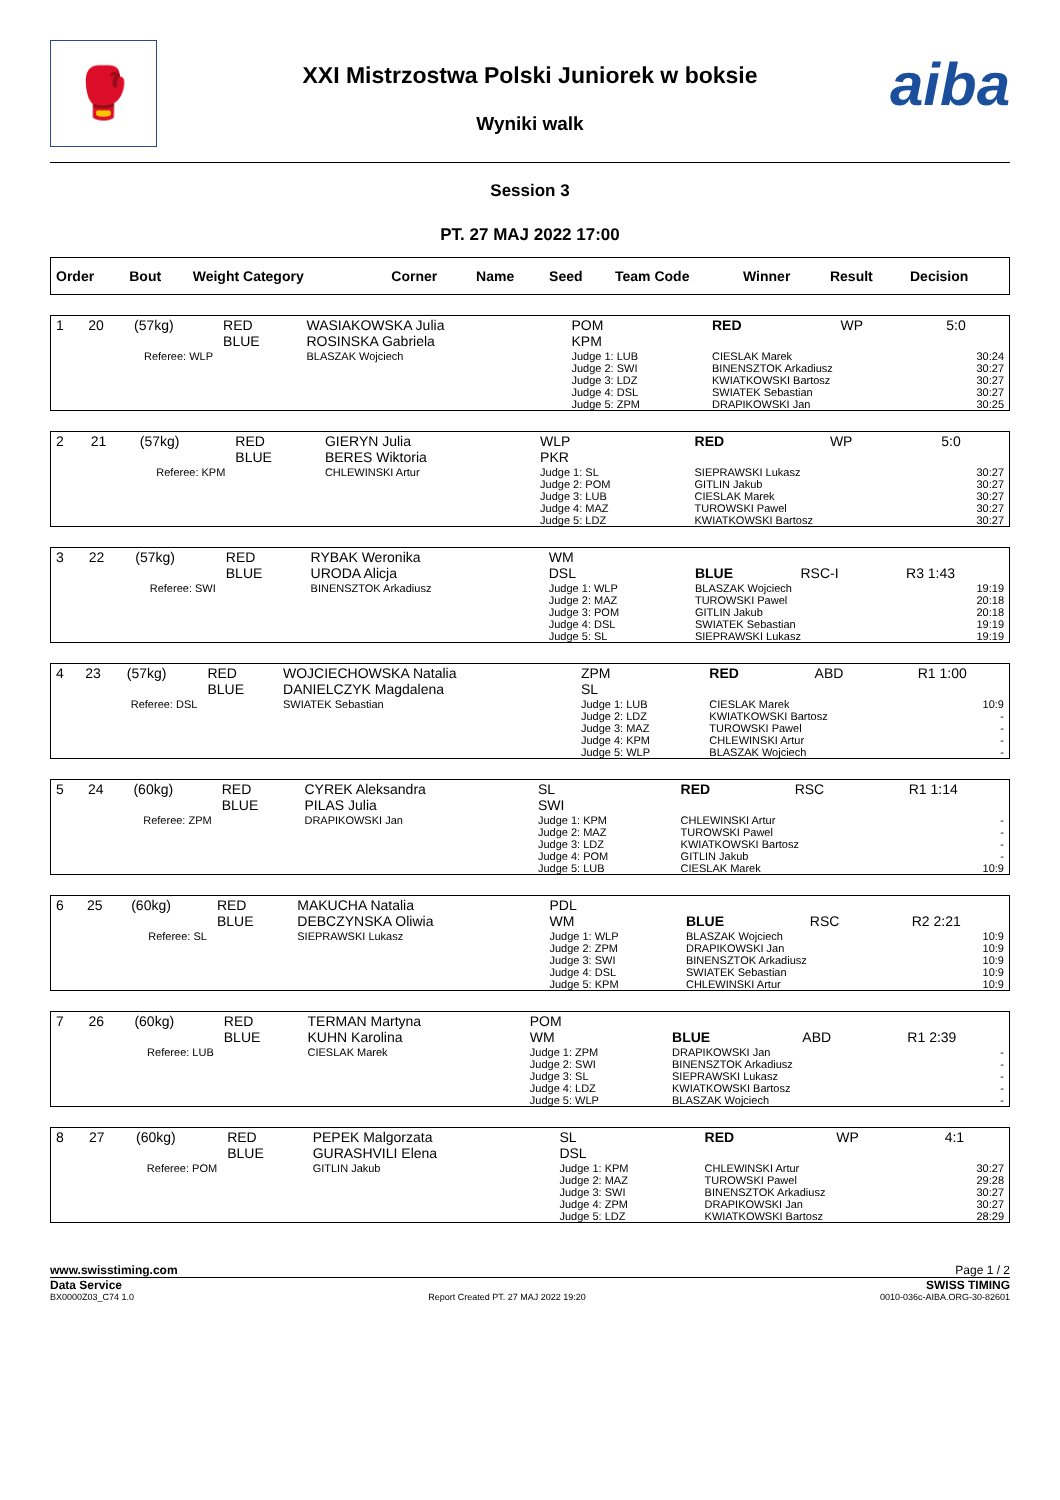🥊 aiba
XXI Mistrzostwa Polski Juniorek w boksie
Wyniki walk
Session 3
PT. 27 MAJ 2022 17:00
| Order | Bout | Weight Category | | Corner | Name | Seed | Team Code | Winner | Result | Decision |
| --- | --- | --- | --- | --- | --- | --- | --- | --- | --- | --- |
| 1 | 20 | (57kg) | RED BLUE | WASIAKOWSKA Julia ROSINSKA Gabriela | POM KPM | RED | WP | 5:0 |
| Referee: WLP | | | | BLASZAK Wojciech | Judge 1: LUB Judge 2: SWI Judge 3: LDZ Judge 4: DSL Judge 5: ZPM | CIESLAK Marek BINENSZTOK Arkadiusz KWIATKOWSKI Bartosz SWIATEK Sebastian DRAPIKOWSKI Jan | | 30:24 30:27 30:27 30:27 30:25 |
| 2 | 21 | (57kg) | RED BLUE | GIERYN Julia BERES Wiktoria | WLP PKR | RED | WP | 5:0 |
| Referee: KPM | | | | CHLEWINSKI Artur | Judge 1: SL Judge 2: POM Judge 3: LUB Judge 4: MAZ Judge 5: LDZ | SIEPRAWSKI Lukasz GITLIN Jakub CIESLAK Marek TUROWSKI Pawel KWIATKOWSKI Bartosz | | 30:27 30:27 30:27 30:27 30:27 |
| 3 | 22 | (57kg) | RED BLUE | RYBAK Weronika URODA Alicja | WM DSL | BLUE | RSC-I | R3 1:43 |
| Referee: SWI | | | | BINENSZTOK Arkadiusz | Judge 1: WLP Judge 2: MAZ Judge 3: POM Judge 4: DSL Judge 5: SL | BLASZAK Wojciech TUROWSKI Pawel GITLIN Jakub SWIATEK Sebastian SIEPRAWSKI Lukasz | | 19:19 20:18 20:18 19:19 19:19 |
| 4 | 23 | (57kg) | RED BLUE | WOJCIECHOWSKA Natalia DANIELCZYK Magdalena | ZPM SL | RED | ABD | R1 1:00 |
| Referee: DSL | | | | SWIATEK Sebastian | Judge 1: LUB Judge 2: LDZ Judge 3: MAZ Judge 4: KPM Judge 5: WLP | CIESLAK Marek KWIATKOWSKI Bartosz TUROWSKI Pawel CHLEWINSKI Artur BLASZAK Wojciech | | 10:9 - - - - |
| 5 | 24 | (60kg) | RED BLUE | CYREK Aleksandra PILAS Julia | SL SWI | RED | RSC | R1 1:14 |
| Referee: ZPM | | | | DRAPIKOWSKI Jan | Judge 1: KPM Judge 2: MAZ Judge 3: LDZ Judge 4: POM Judge 5: LUB | CHLEWINSKI Artur TUROWSKI Pawel KWIATKOWSKI Bartosz GITLIN Jakub CIESLAK Marek | | - - - - 10:9 |
| 6 | 25 | (60kg) | RED BLUE | MAKUCHA Natalia DEBCZYNSKA Oliwia | PDL WM | BLUE | RSC | R2 2:21 |
| Referee: SL | | | | SIEPRAWSKI Lukasz | Judge 1: WLP Judge 2: ZPM Judge 3: SWI Judge 4: DSL Judge 5: KPM | BLASZAK Wojciech DRAPIKOWSKI Jan BINENSZTOK Arkadiusz SWIATEK Sebastian CHLEWINSKI Artur | | 10:9 10:9 10:9 10:9 10:9 |
| 7 | 26 | (60kg) | RED BLUE | TERMAN Martyna KUHN Karolina | POM WM | BLUE | ABD | R1 2:39 |
| Referee: LUB | | | | CIESLAK Marek | Judge 1: ZPM Judge 2: SWI Judge 3: SL Judge 4: LDZ Judge 5: WLP | DRAPIKOWSKI Jan BINENSZTOK Arkadiusz SIEPRAWSKI Lukasz KWIATKOWSKI Bartosz BLASZAK Wojciech | | - - - - - |
| 8 | 27 | (60kg) | RED BLUE | PEPEK Malgorzata GURASHVILI Elena | SL DSL | RED | WP | 4:1 |
| Referee: POM | | | | GITLIN Jakub | Judge 1: KPM Judge 2: MAZ Judge 3: SWI Judge 4: ZPM Judge 5: LDZ | CHLEWINSKI Artur TUROWSKI Pawel BINENSZTOK Arkadiusz DRAPIKOWSKI Jan KWIATKOWSKI Bartosz | | 30:27 29:28 30:27 30:27 28:29 |
www.swisstiming.com Page 1 / 2
Data Service SWISS TIMING
BX0000Z03_C74 1.0 Report Created PT. 27 MAJ 2022 19:20 0010-036c-AIBA.ORG-30-82601